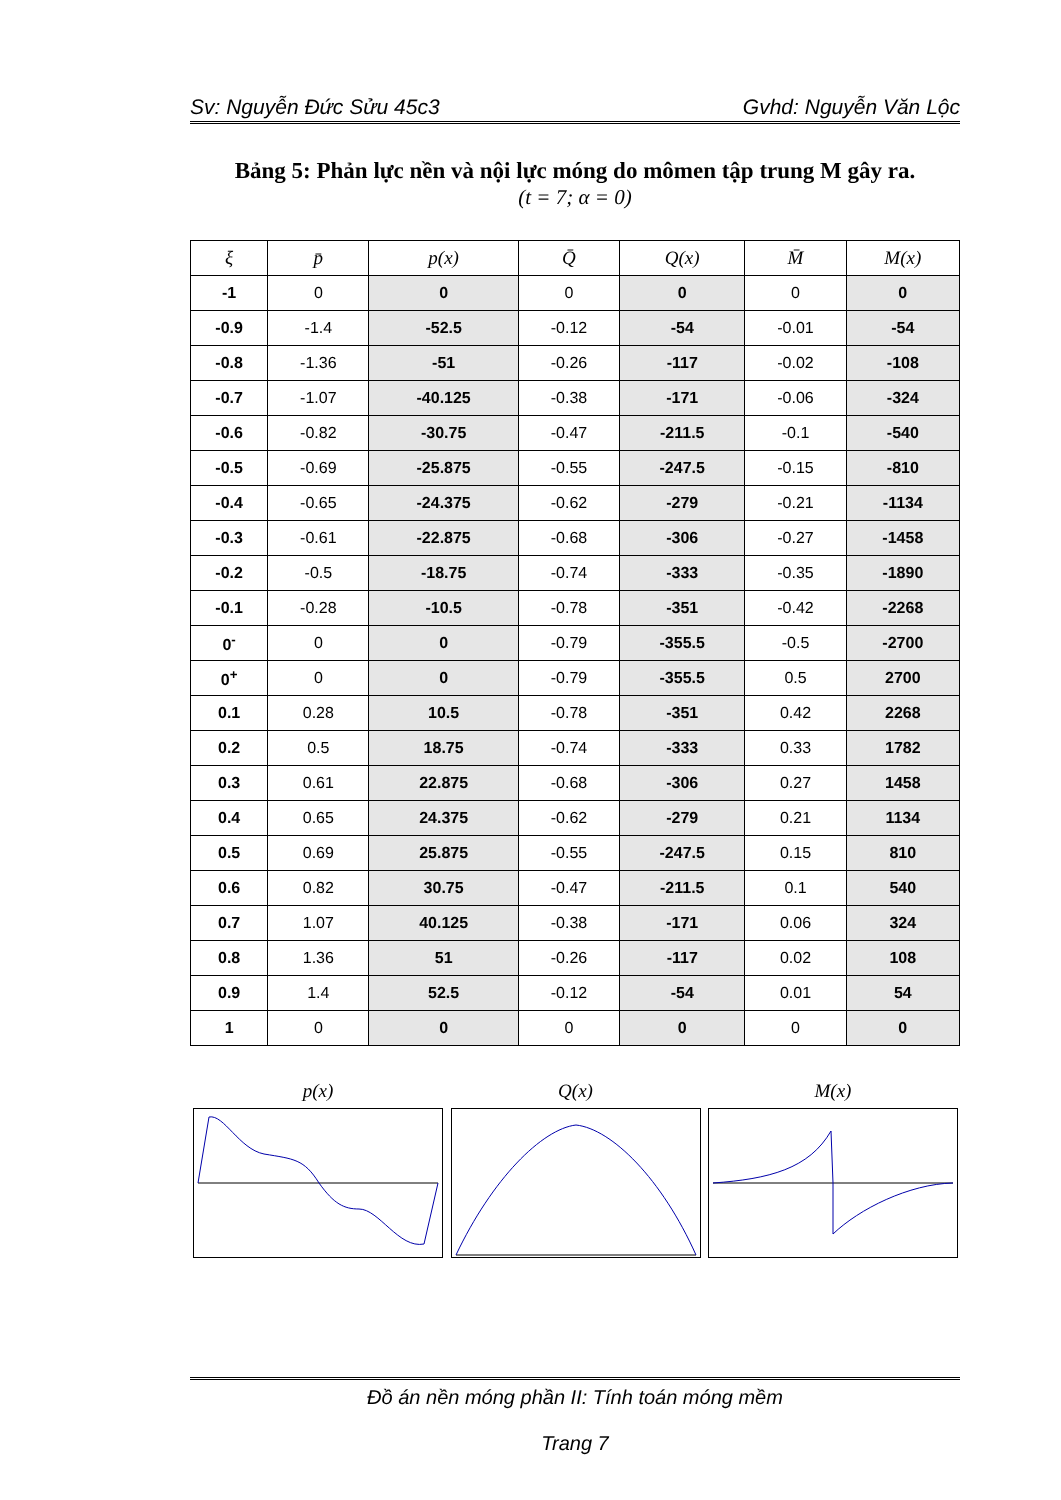Sv: Nguyễn Đức Sửu 45c3 Gvhd: Nguyễn Văn Lộc
Bảng 5: Phản lực nền và nội lực móng do mômen tập trung M gây ra.
(t = 7; α = 0)
| ξ | p̄ | p(x) | Q̄ | Q(x) | M̄ | M(x) |
| --- | --- | --- | --- | --- | --- | --- |
| -1 | 0 | 0 | 0 | 0 | 0 | 0 |
| -0.9 | -1.4 | -52.5 | -0.12 | -54 | -0.01 | -54 |
| -0.8 | -1.36 | -51 | -0.26 | -117 | -0.02 | -108 |
| -0.7 | -1.07 | -40.125 | -0.38 | -171 | -0.06 | -324 |
| -0.6 | -0.82 | -30.75 | -0.47 | -211.5 | -0.1 | -540 |
| -0.5 | -0.69 | -25.875 | -0.55 | -247.5 | -0.15 | -810 |
| -0.4 | -0.65 | -24.375 | -0.62 | -279 | -0.21 | -1134 |
| -0.3 | -0.61 | -22.875 | -0.68 | -306 | -0.27 | -1458 |
| -0.2 | -0.5 | -18.75 | -0.74 | -333 | -0.35 | -1890 |
| -0.1 | -0.28 | -10.5 | -0.78 | -351 | -0.42 | -2268 |
| 0<sup>-</sup> | 0 | 0 | -0.79 | -355.5 | -0.5 | -2700 |
| 0<sup>+</sup> | 0 | 0 | -0.79 | -355.5 | 0.5 | 2700 |
| 0.1 | 0.28 | 10.5 | -0.78 | -351 | 0.42 | 2268 |
| 0.2 | 0.5 | 18.75 | -0.74 | -333 | 0.33 | 1782 |
| 0.3 | 0.61 | 22.875 | -0.68 | -306 | 0.27 | 1458 |
| 0.4 | 0.65 | 24.375 | -0.62 | -279 | 0.21 | 1134 |
| 0.5 | 0.69 | 25.875 | -0.55 | -247.5 | 0.15 | 810 |
| 0.6 | 0.82 | 30.75 | -0.47 | -211.5 | 0.1 | 540 |
| 0.7 | 1.07 | 40.125 | -0.38 | -171 | 0.06 | 324 |
| 0.8 | 1.36 | 51 | -0.26 | -117 | 0.02 | 108 |
| 0.9 | 1.4 | 52.5 | -0.12 | -54 | 0.01 | 54 |
| 1 | 0 | 0 | 0 | 0 | 0 | 0 |
p(x) Q(x) M(x)
Đồ án nền móng phần II: Tính toán móng mềm
Trang 7